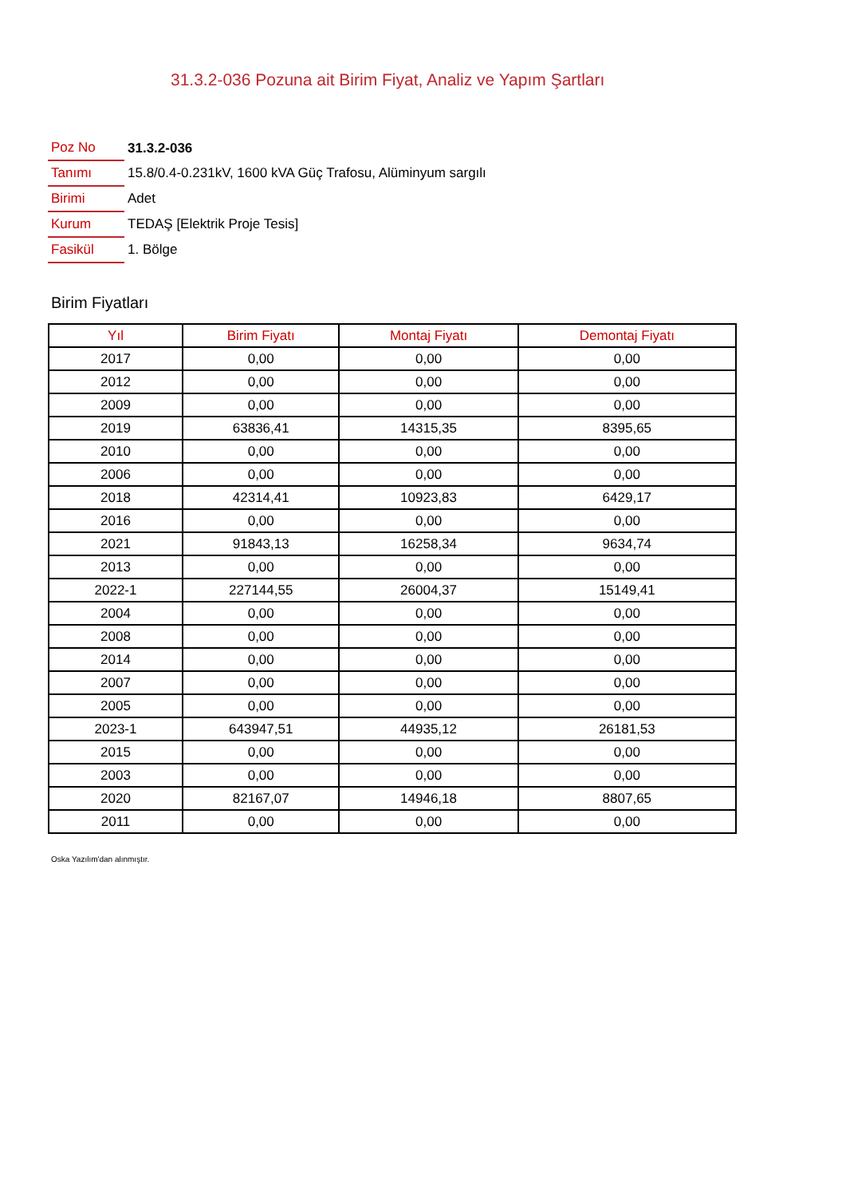31.3.2-036 Pozuna ait Birim Fiyat, Analiz ve Yapım Şartları
| Poz No | 31.3.2-036 |
| Tanımı | 15.8/0.4-0.231kV, 1600 kVA Güç Trafosu, Alüminyum sargılı |
| Birimi | Adet |
| Kurum | TEDAŞ [Elektrik Proje Tesis] |
| Fasikül | 1. Bölge |
Birim Fiyatları
| Yıl | Birim Fiyatı | Montaj Fiyatı | Demontaj Fiyatı |
| --- | --- | --- | --- |
| 2017 | 0,00 | 0,00 | 0,00 |
| 2012 | 0,00 | 0,00 | 0,00 |
| 2009 | 0,00 | 0,00 | 0,00 |
| 2019 | 63836,41 | 14315,35 | 8395,65 |
| 2010 | 0,00 | 0,00 | 0,00 |
| 2006 | 0,00 | 0,00 | 0,00 |
| 2018 | 42314,41 | 10923,83 | 6429,17 |
| 2016 | 0,00 | 0,00 | 0,00 |
| 2021 | 91843,13 | 16258,34 | 9634,74 |
| 2013 | 0,00 | 0,00 | 0,00 |
| 2022-1 | 227144,55 | 26004,37 | 15149,41 |
| 2004 | 0,00 | 0,00 | 0,00 |
| 2008 | 0,00 | 0,00 | 0,00 |
| 2014 | 0,00 | 0,00 | 0,00 |
| 2007 | 0,00 | 0,00 | 0,00 |
| 2005 | 0,00 | 0,00 | 0,00 |
| 2023-1 | 643947,51 | 44935,12 | 26181,53 |
| 2015 | 0,00 | 0,00 | 0,00 |
| 2003 | 0,00 | 0,00 | 0,00 |
| 2020 | 82167,07 | 14946,18 | 8807,65 |
| 2011 | 0,00 | 0,00 | 0,00 |
Oska Yazılım'dan alınmıştır.